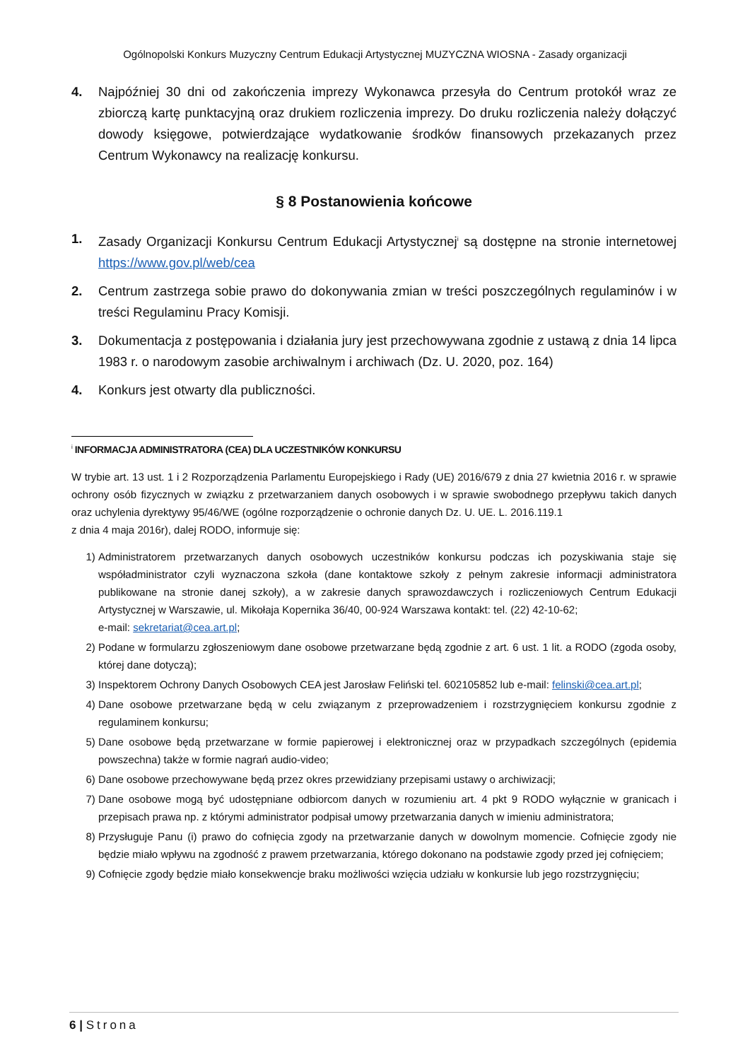Ogólnopolski Konkurs Muzyczny Centrum Edukacji Artystycznej MUZYCZNA WIOSNA - Zasady organizacji
4. Najpóźniej 30 dni od zakończenia imprezy Wykonawca przesyła do Centrum protokół wraz ze zbiorczą kartę punktacyjną oraz drukiem rozliczenia imprezy. Do druku rozliczenia należy dołączyć dowody księgowe, potwierdzające wydatkowanie środków finansowych przekazanych przez Centrum Wykonawcy na realizację konkursu.
§ 8 Postanowienia końcowe
1. Zasady Organizacji Konkursu Centrum Edukacji Artystycznej<sup>i</sup> są dostępne na stronie internetowej https://www.gov.pl/web/cea
2. Centrum zastrzega sobie prawo do dokonywania zmian w treści poszczególnych regulaminów i w treści Regulaminu Pracy Komisji.
3. Dokumentacja z postępowania i działania jury jest przechowywana zgodnie z ustawą z dnia 14 lipca 1983 r. o narodowym zasobie archiwalnym i archiwach (Dz. U. 2020, poz. 164)
4. Konkurs jest otwarty dla publiczności.
<sup>i</sup> INFORMACJA ADMINISTRATORA (CEA) DLA UCZESTNIKÓW KONKURSU
W trybie art. 13 ust. 1 i 2 Rozporządzenia Parlamentu Europejskiego i Rady (UE) 2016/679 z dnia 27 kwietnia 2016 r. w sprawie ochrony osób fizycznych w związku z przetwarzaniem danych osobowych i w sprawie swobodnego przepływu takich danych oraz uchylenia dyrektywy 95/46/WE (ogólne rozporządzenie o ochronie danych Dz. U. UE. L. 2016.119.1
z dnia 4 maja 2016r), dalej RODO, informuje się:
1) Administratorem przetwarzanych danych osobowych uczestników konkursu podczas ich pozyskiwania staje się współadministrator czyli wyznaczona szkoła (dane kontaktowe szkoły z pełnym zakresie informacji administratora publikowane na stronie danej szkoły), a w zakresie danych sprawozdawczych i rozliczeniowych Centrum Edukacji Artystycznej w Warszawie, ul. Mikołaja Kopernika 36/40, 00-924 Warszawa kontakt: tel. (22) 42-10-62;
e-mail: sekretariat@cea.art.pl;
2) Podane w formularzu zgłoszeniowym dane osobowe przetwarzane będą zgodnie z art. 6 ust. 1 lit. a RODO (zgoda osoby, której dane dotyczą);
3) Inspektorem Ochrony Danych Osobowych CEA jest Jarosław Feliński tel. 602105852 lub e-mail: felinski@cea.art.pl;
4) Dane osobowe przetwarzane będą w celu związanym z przeprowadzeniem i rozstrzygnięciem konkursu zgodnie z regulaminem konkursu;
5) Dane osobowe będą przetwarzane w formie papierowej i elektronicznej oraz w przypadkach szczególnych (epidemia powszechna) także w formie nagrań audio-video;
6) Dane osobowe przechowywane będą przez okres przewidziany przepisami ustawy o archiwizacji;
7) Dane osobowe mogą być udostępniane odbiorcom danych w rozumieniu art. 4 pkt 9 RODO wyłącznie w granicach i przepisach prawa np. z którymi administrator podpisał umowy przetwarzania danych w imieniu administratora;
8) Przysługuje Panu (i) prawo do cofnięcia zgody na przetwarzanie danych w dowolnym momencie. Cofnięcie zgody nie będzie miało wpływu na zgodność z prawem przetwarzania, którego dokonano na podstawie zgody przed jej cofnięciem;
9) Cofnięcie zgody będzie miało konsekwencje braku możliwości wzięcia udziału w konkursie lub jego rozstrzygnięciu;
6 | Strona